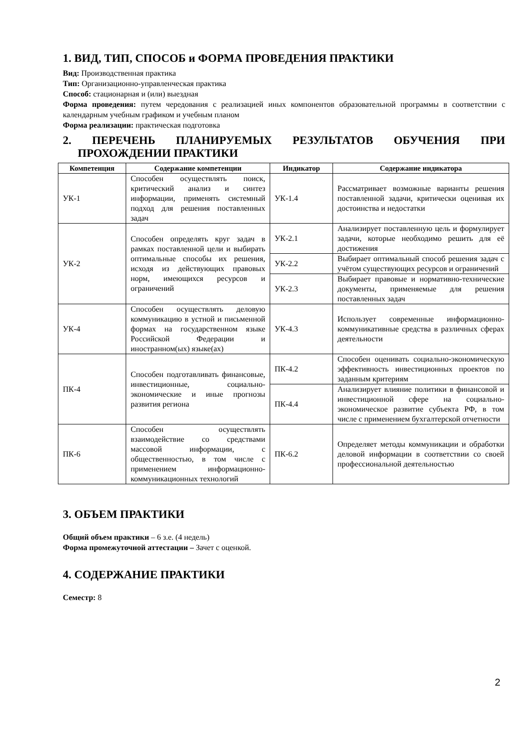1. ВИД, ТИП, СПОСОБ и ФОРМА ПРОВЕДЕНИЯ ПРАКТИКИ
Вид: Производственная практика
Тип: Организационно-управленческая практика
Способ: стационарная и (или) выездная
Форма проведения: путем чередования с реализацией иных компонентов образовательной программы в соответствии с календарным учебным графиком и учебным планом
Форма реализации: практическая подготовка
2. ПЕРЕЧЕНЬ ПЛАНИРУЕМЫХ РЕЗУЛЬТАТОВ ОБУЧЕНИЯ ПРИ ПРОХОЖДЕНИИ ПРАКТИКИ
| Компетенция | Содержание компетенции | Индикатор | Содержание индикатора |
| --- | --- | --- | --- |
| УК-1 | Способен осуществлять поиск, критический анализ и синтез информации, применять системный подход для решения поставленных задач | УК-1.4 | Рассматривает возможные варианты решения поставленной задачи, критически оценивая их достоинства и недостатки |
| УК-2 | Способен определять круг задач в рамках поставленной цели и выбирать оптимальные способы их решения, исходя из действующих правовых норм, имеющихся ресурсов и ограничений | УК-2.1 | Анализирует поставленную цель и формулирует задачи, которые необходимо решить для её достижения |
| | | УК-2.2 | Выбирает оптимальный способ решения задач с учётом существующих ресурсов и ограничений |
| | | УК-2.3 | Выбирает правовые и нормативно-технические документы, применяемые для решения поставленных задач |
| УК-4 | Способен осуществлять деловую коммуникацию в устной и письменной формах на государственном языке Российской Федерации и иностранном(ых) языке(ах) | УК-4.3 | Использует современные информационно-коммуникативные средства в различных сферах деятельности |
| ПК-4 | Способен подготавливать финансовые, инвестиционные, социально-экономические и иные прогнозы развития региона | ПК-4.2 | Способен оценивать социально-экономическую эффективность инвестиционных проектов по заданным критериям |
| | | ПК-4.4 | Анализирует влияние политики в финансовой и инвестиционной сфере на социально-экономическое развитие субъекта РФ, в том числе с применением бухгалтерской отчетности |
| ПК-6 | Способен осуществлять взаимодействие со средствами массовой информации, с общественностью, в том числе с применением информационно-коммуникационных технологий | ПК-6.2 | Определяет методы коммуникации и обработки деловой информации в соответствии со своей профессиональной деятельностью |
3. ОБЪЕМ ПРАКТИКИ
Общий объем практики – 6 з.е. (4 недель)
Форма промежуточной аттестации – Зачет с оценкой.
4. СОДЕРЖАНИЕ ПРАКТИКИ
Семестр: 8
2